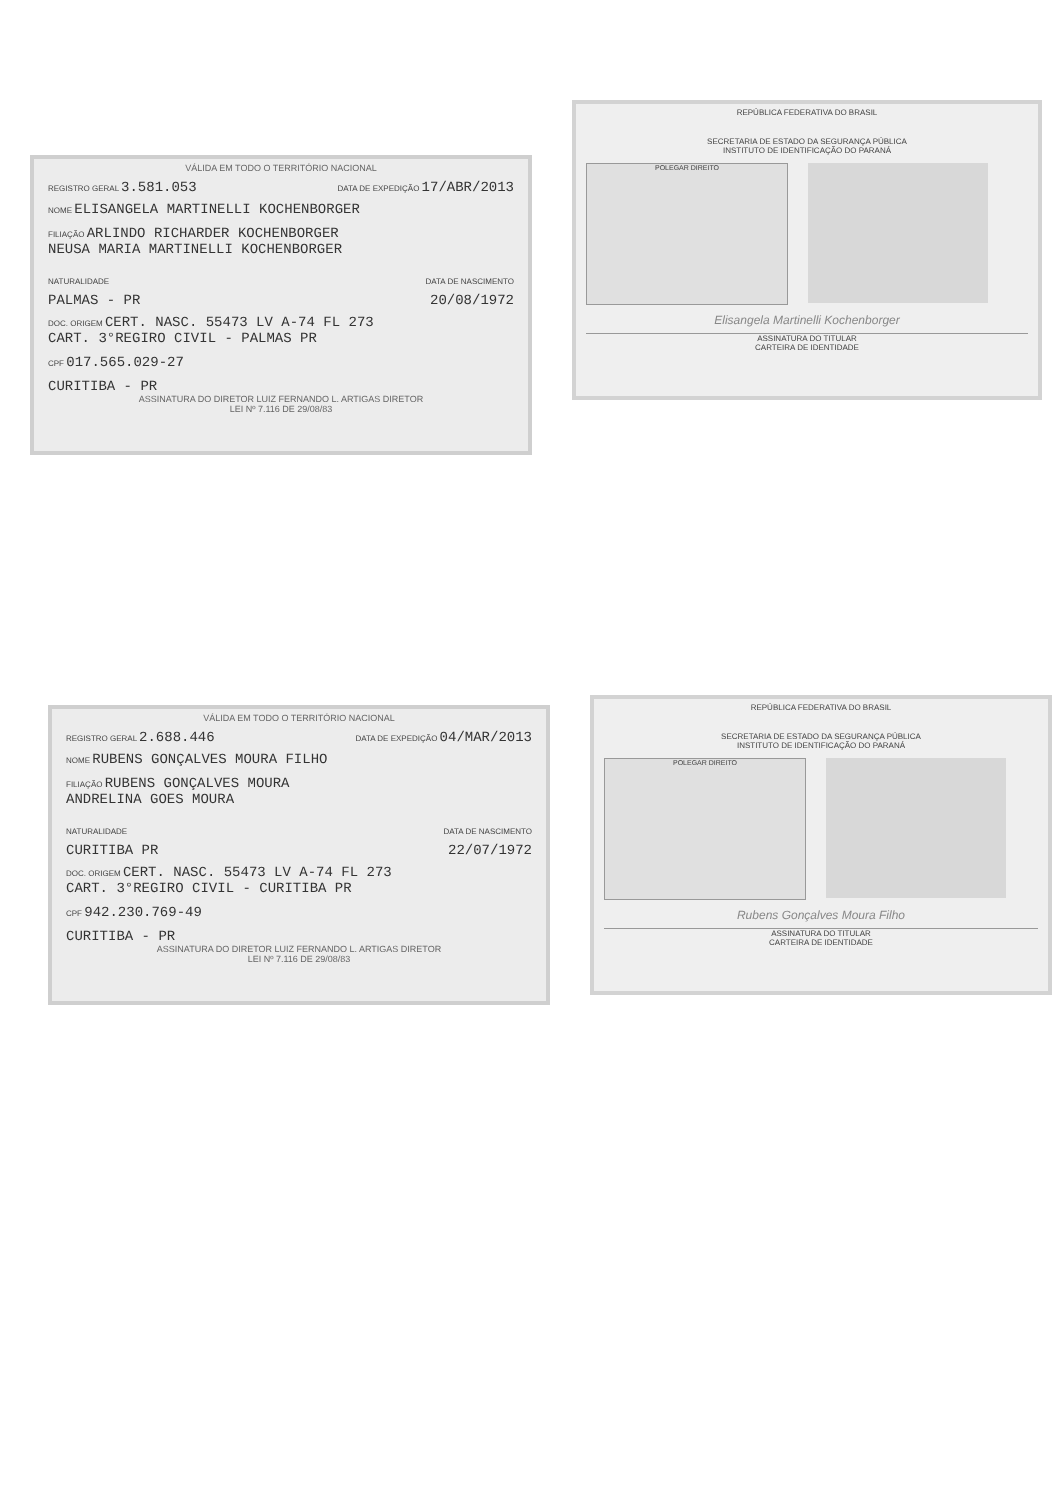VÁLIDA EM TODO O TERRITÓRIO NACIONAL
REGISTRO GERAL 3.581.053 DATA DE EXPEDIÇÃO 17/ABR/2013
NOME ELISANGELA MARTINELLI KOCHENBORGER
FILIAÇÃO ARLINDO RICHARDER KOCHENBORGER
NEUSA MARIA MARTINELLI KOCHENBORGER
NATURALIDADE DATA DE NASCIMENTO
PALMAS - PR 20/08/1972
DOC. ORIGEM CERT. NASC. 55473 LV A-74 FL 273
CART. 3°REGIRO CIVIL - PALMAS PR
CPF 017.565.029-27
CURITIBA - PR
ASSINATURA DO DIRETOR LUIZ FERNANDO L. ARTIGAS DIRETOR
LEI Nº 7.116 DE 29/08/83
REPÚBLICA FEDERATIVA DO BRASIL
SECRETARIA DE ESTADO DA SEGURANÇA PÚBLICA
INSTITUTO DE IDENTIFICAÇÃO DO PARANÁ
POLEGAR DIREITO
Elisangela Martinelli Kochenborger
ASSINATURA DO TITULAR
CARTEIRA DE IDENTIDADE
VÁLIDA EM TODO O TERRITÓRIO NACIONAL
REGISTRO GERAL 2.688.446 DATA DE EXPEDIÇÃO 04/MAR/2013
NOME RUBENS GONÇALVES MOURA FILHO
FILIAÇÃO RUBENS GONÇALVES MOURA
ANDRELINA GOES MOURA
NATURALIDADE DATA DE NASCIMENTO
CURITIBA PR 22/07/1972
DOC. ORIGEM CERT. NASC. 55473 LV A-74 FL 273
CART. 3°REGIRO CIVIL - CURITIBA PR
CPF 942.230.769-49
CURITIBA - PR
ASSINATURA DO DIRETOR LUIZ FERNANDO L. ARTIGAS DIRETOR
LEI Nº 7.116 DE 29/08/83
REPÚBLICA FEDERATIVA DO BRASIL
SECRETARIA DE ESTADO DA SEGURANÇA PÚBLICA
INSTITUTO DE IDENTIFICAÇÃO DO PARANÁ
POLEGAR DIREITO
Rubens Gonçalves Moura Filho
ASSINATURA DO TITULAR
CARTEIRA DE IDENTIDADE